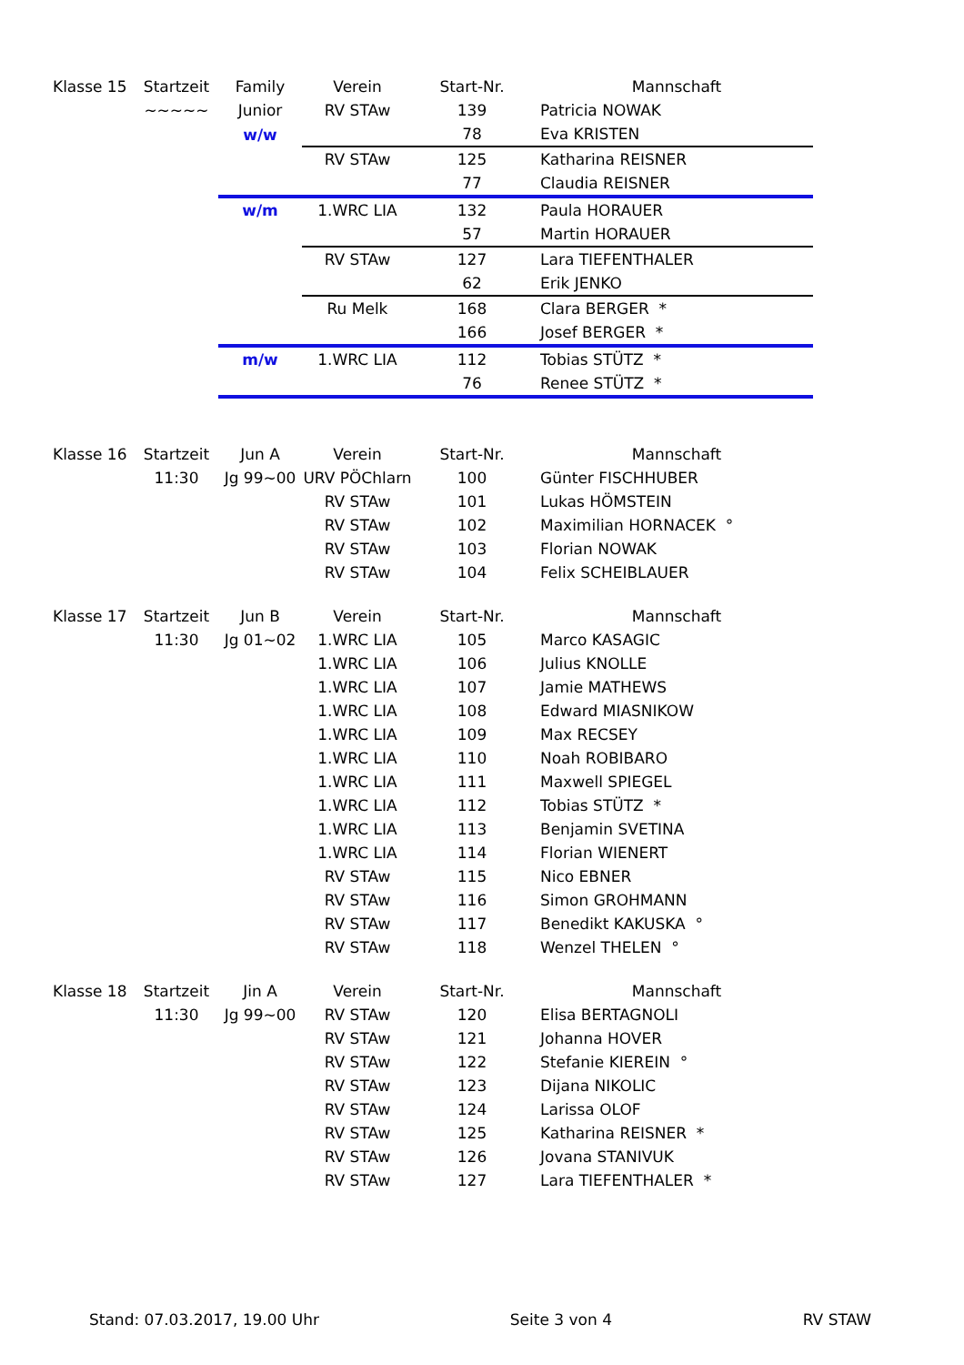| Klasse 15 | Startzeit | Family | Verein | Start-Nr. | Mannschaft |
| --- | --- | --- | --- | --- | --- |
| | ~~~~~ | Junior | RV STAw | 139 | Patricia NOWAK |
| | | w/w | | 78 | Eva KRISTEN |
| | | | RV STAw | 125 | Katharina REISNER |
| | | | | 77 | Claudia REISNER |
| | | w/m | 1.WRC LIA | 132 | Paula HORAUER |
| | | | | 57 | Martin HORAUER |
| | | | RV STAw | 127 | Lara TIEFENTHALER |
| | | | | 62 | Erik JENKO |
| | | | Ru Melk | 168 | Clara BERGER * |
| | | | | 166 | Josef BERGER * |
| | | m/w | 1.WRC LIA | 112 | Tobias STÜTZ * |
| | | | | 76 | Renee STÜTZ * |
| Klasse 16 | Startzeit | Jun A | Verein | Start-Nr. | Mannschaft |
| --- | --- | --- | --- | --- | --- |
| | 11:30 | Jg 99~00 | URV PÖChlarn | 100 | Günter FISCHHUBER |
| | | | RV STAw | 101 | Lukas HÖMSTEIN |
| | | | RV STAw | 102 | Maximilian HORNACEK ° |
| | | | RV STAw | 103 | Florian NOWAK |
| | | | RV STAw | 104 | Felix SCHEIBLAUER |
| Klasse 17 | Startzeit | Jun B | Verein | Start-Nr. | Mannschaft |
| --- | --- | --- | --- | --- | --- |
| | 11:30 | Jg 01~02 | 1.WRC LIA | 105 | Marco KASAGIC |
| | | | 1.WRC LIA | 106 | Julius KNOLLE |
| | | | 1.WRC LIA | 107 | Jamie MATHEWS |
| | | | 1.WRC LIA | 108 | Edward MIASNIKOW |
| | | | 1.WRC LIA | 109 | Max RECSEY |
| | | | 1.WRC LIA | 110 | Noah ROBIBARO |
| | | | 1.WRC LIA | 111 | Maxwell SPIEGEL |
| | | | 1.WRC LIA | 112 | Tobias STÜTZ * |
| | | | 1.WRC LIA | 113 | Benjamin SVETINA |
| | | | 1.WRC LIA | 114 | Florian WIENERT |
| | | | RV STAw | 115 | Nico EBNER |
| | | | RV STAw | 116 | Simon GROHMANN |
| | | | RV STAw | 117 | Benedikt KAKUSKA ° |
| | | | RV STAw | 118 | Wenzel THELEN ° |
| Klasse 18 | Startzeit | Jin A | Verein | Start-Nr. | Mannschaft |
| --- | --- | --- | --- | --- | --- |
| | 11:30 | Jg 99~00 | RV STAw | 120 | Elisa BERTAGNOLI |
| | | | RV STAw | 121 | Johanna HOVER |
| | | | RV STAw | 122 | Stefanie KIEREIN ° |
| | | | RV STAw | 123 | Dijana NIKOLIC |
| | | | RV STAw | 124 | Larissa OLOF |
| | | | RV STAw | 125 | Katharina REISNER * |
| | | | RV STAw | 126 | Jovana STANIVUK |
| | | | RV STAw | 127 | Lara TIEFENTHALER * |
Stand: 07.03.2017, 19.00 Uhr Seite 3 von 4 RV STAW